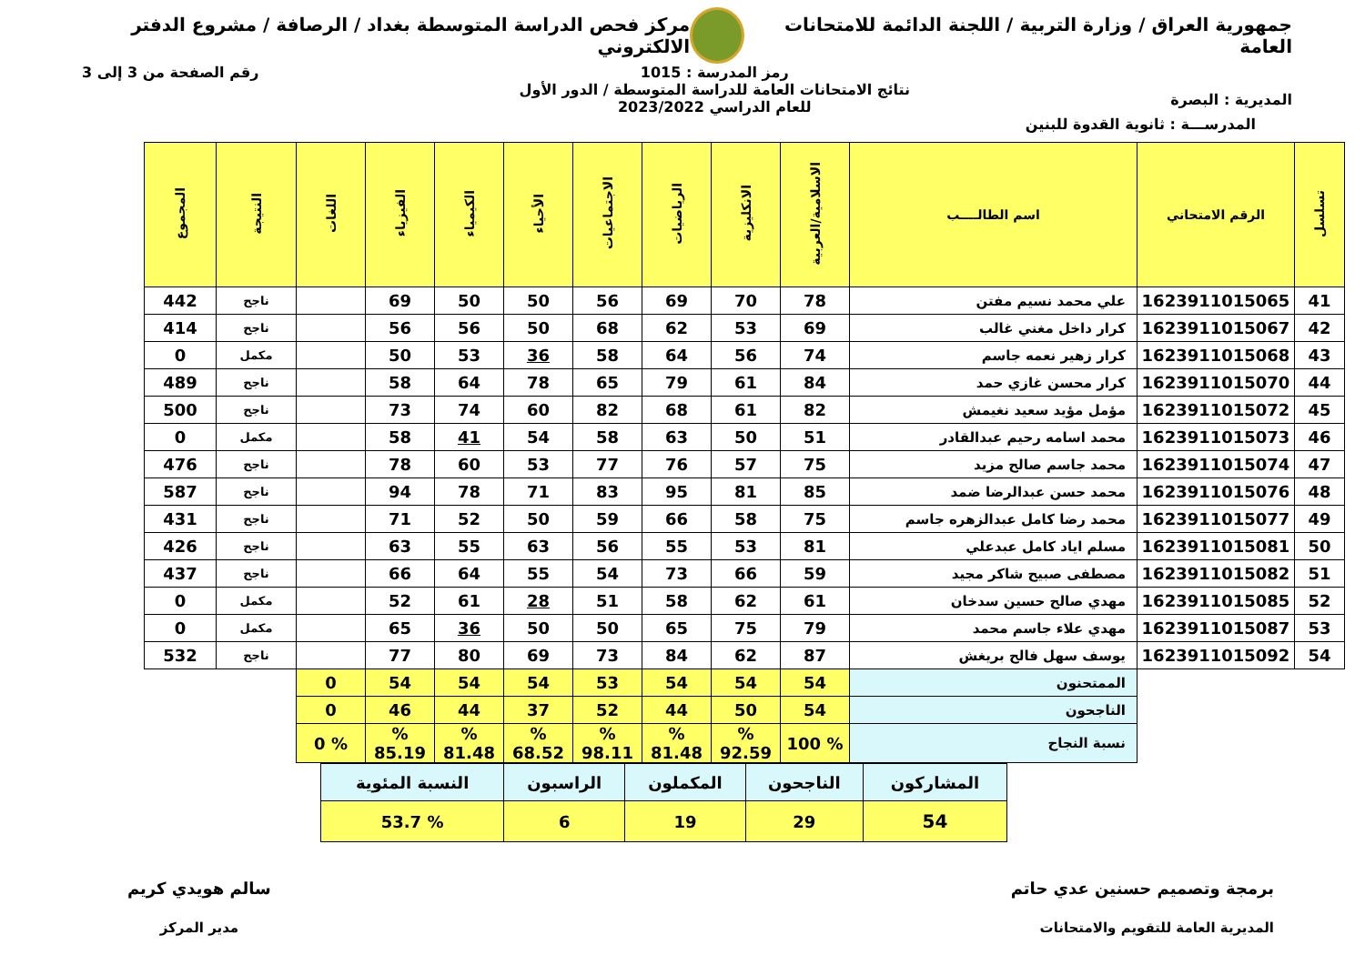جمهورية العراق / وزارة التربية / اللجنة الدائمة للامتحانات العامة
مركز فحص الدراسة المتوسطة بغداد / الرصافة / مشروع الدفتر الالكتروني
المديرية : البصرة
رمز المدرسة : 1015
نتائج الامتحانات العامة للدراسة المتوسطة / الدور الأول
للعام الدراسي 2023/2022
رقم الصفحة من 3 إلى 3
المدرســـة : ثانوية القدوة للبنين
| تسلسل | الرقم الامتحاني | اسم الطالــــب | الاسلامية/العربية | الانكليزية | الرياضيات | الاجتماعيات | الأحياء | الكيمياء | الفيزياء | اللغات | النتيجة | المجموع |
| --- | --- | --- | --- | --- | --- | --- | --- | --- | --- | --- | --- | --- |
| 41 | 1623911015065 | علي محمد نسيم مفتن | 78 | 70 | 69 | 56 | 50 | 50 | 69 | | ناجح | 442 |
| 42 | 1623911015067 | كرار داخل مغني غالب | 69 | 53 | 62 | 68 | 50 | 56 | 56 | | ناجح | 414 |
| 43 | 1623911015068 | كرار زهير نعمه جاسم | 74 | 56 | 64 | 58 | 36 | 53 | 50 | | مكمل | 0 |
| 44 | 1623911015070 | كرار محسن غازي حمد | 84 | 61 | 79 | 65 | 78 | 64 | 58 | | ناجح | 489 |
| 45 | 1623911015072 | مؤمل مؤيد سعيد نغيمش | 82 | 61 | 68 | 82 | 60 | 74 | 73 | | ناجح | 500 |
| 46 | 1623911015073 | محمد اسامه رحيم عبدالقادر | 51 | 50 | 63 | 58 | 54 | 41 | 58 | | مكمل | 0 |
| 47 | 1623911015074 | محمد جاسم صالح مزيد | 75 | 57 | 76 | 77 | 53 | 60 | 78 | | ناجح | 476 |
| 48 | 1623911015076 | محمد حسن عبدالرضا ضمد | 85 | 81 | 95 | 83 | 71 | 78 | 94 | | ناجح | 587 |
| 49 | 1623911015077 | محمد رضا كامل عبدالزهره جاسم | 75 | 58 | 66 | 59 | 50 | 52 | 71 | | ناجح | 431 |
| 50 | 1623911015081 | مسلم اياد كامل عبدعلي | 81 | 53 | 55 | 56 | 63 | 55 | 63 | | ناجح | 426 |
| 51 | 1623911015082 | مصطفى صبيح شاكر مجيد | 59 | 66 | 73 | 54 | 55 | 64 | 66 | | ناجح | 437 |
| 52 | 1623911015085 | مهدي صالح حسين سدخان | 61 | 62 | 58 | 51 | 28 | 61 | 52 | | مكمل | 0 |
| 53 | 1623911015087 | مهدي علاء جاسم محمد | 79 | 75 | 65 | 50 | 50 | 36 | 65 | | مكمل | 0 |
| 54 | 1623911015092 | يوسف سهل فالح بريغش | 87 | 62 | 84 | 73 | 69 | 80 | 77 | | ناجح | 532 |
| | | الممتحنون | 54 | 54 | 54 | 53 | 54 | 54 | 54 | 0 | | |
| | | الناجحون | 54 | 50 | 44 | 52 | 37 | 44 | 46 | 0 | | |
| | | نسبة النجاح | % 100 | % 92.59 | % 81.48 | % 98.11 | % 68.52 | % 81.48 | % 85.19 | % 0 | | |
| المشاركون | الناجحون | المكملون | الراسبون | النسبة المئوية |
| 54 | 29 | 19 | 6 | % 53.7 |
برمجة وتصميم حسنين عدي حاتم
المديرية العامة للتقويم والامتحانات
سالم هويدي كريم
مدير المركز